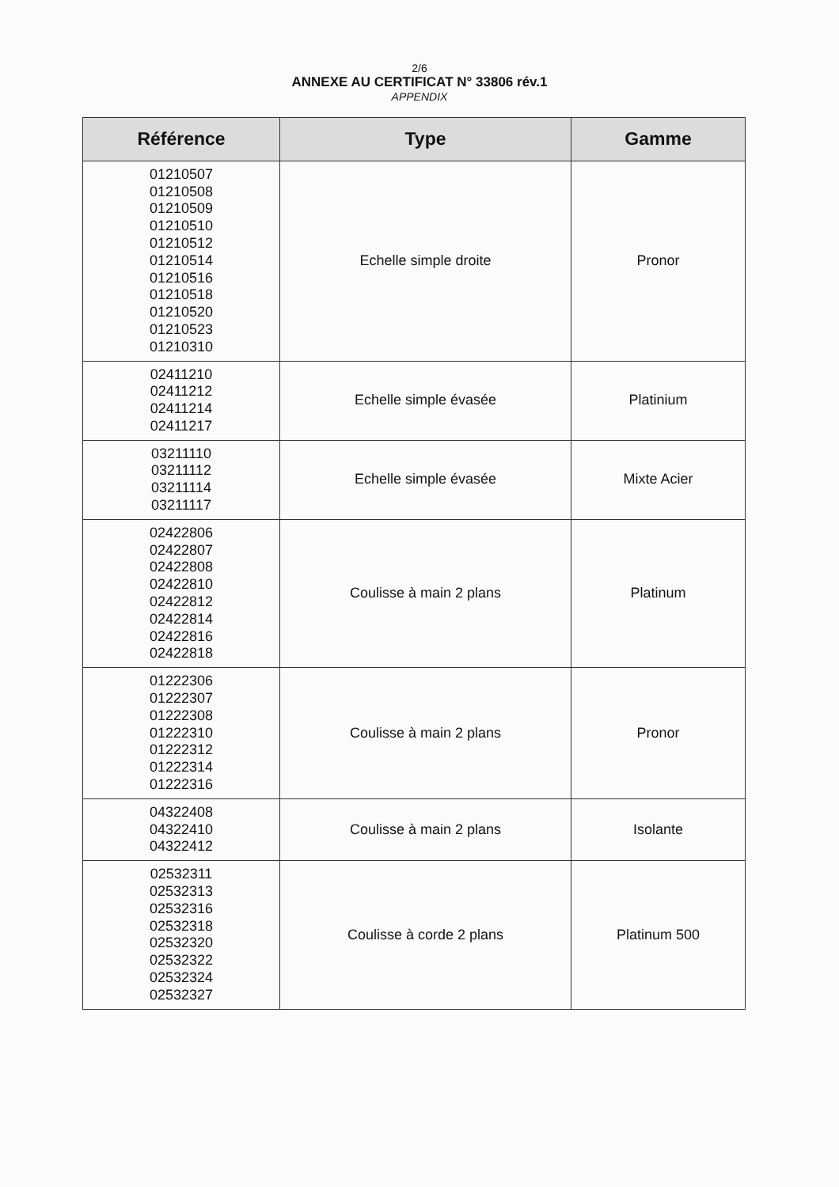2/6
ANNEXE AU CERTIFICAT N° 33806 rév.1
APPENDIX
| Référence | Type | Gamme |
| --- | --- | --- |
| 01210507 01210508 01210509 01210510 01210512 01210514 01210516 01210518 01210520 01210523 01210310 | Echelle simple droite | Pronor |
| 02411210 02411212 02411214 02411217 | Echelle simple évasée | Platinium |
| 03211110 03211112 03211114 03211117 | Echelle simple évasée | Mixte Acier |
| 02422806 02422807 02422808 02422810 02422812 02422814 02422816 02422818 | Coulisse à main 2 plans | Platinum |
| 01222306 01222307 01222308 01222310 01222312 01222314 01222316 | Coulisse à main 2 plans | Pronor |
| 04322408 04322410 04322412 | Coulisse à main 2 plans | Isolante |
| 02532311 02532313 02532316 02532318 02532320 02532322 02532324 02532327 | Coulisse à corde 2 plans | Platinum 500 |